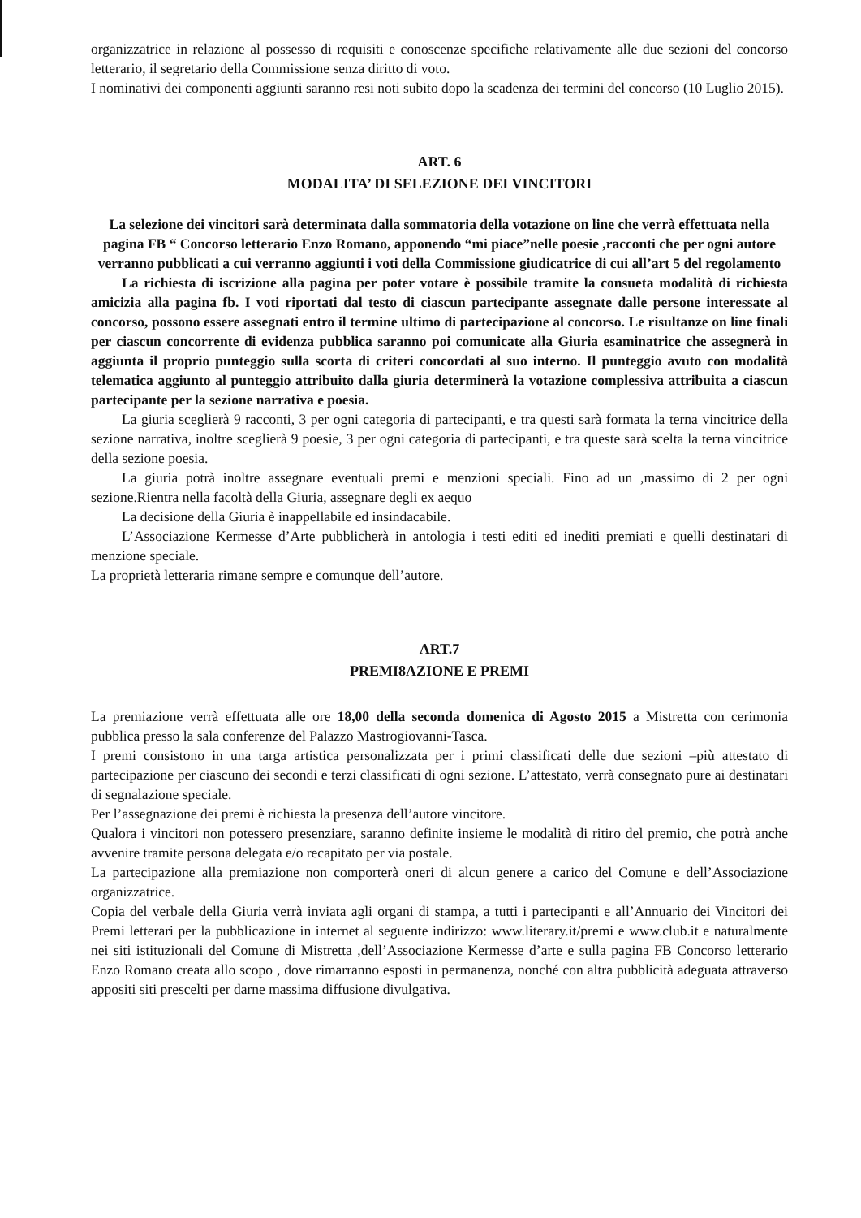organizzatrice in relazione al possesso di requisiti e conoscenze specifiche relativamente alle due sezioni del concorso letterario, il segretario della Commissione senza diritto di voto.
I nominativi dei componenti aggiunti saranno resi noti subito dopo la scadenza dei termini del concorso (10 Luglio 2015).
ART. 6
MODALITA’ DI SELEZIONE DEI VINCITORI
La selezione dei vincitori sarà determinata dalla sommatoria della votazione on line che verrà effettuata nella pagina FB “ Concorso letterario Enzo Romano, apponendo “mi piace”nelle poesie ,racconti che per ogni autore verranno pubblicati a cui verranno aggiunti i voti della Commissione giudicatrice di cui all’art 5 del regolamento
La richiesta di iscrizione alla pagina per poter votare è possibile tramite la consueta modalità di richiesta amicizia alla pagina fb. I voti riportati dal testo di ciascun partecipante assegnate dalle persone interessate al concorso, possono essere assegnati entro il termine ultimo di partecipazione al concorso. Le risultanze on line finali per ciascun concorrente di evidenza pubblica saranno poi comunicate alla Giuria esaminatrice che assegnerà in aggiunta il proprio punteggio sulla scorta di criteri concordati al suo interno. Il punteggio avuto con modalità telematica aggiunto al punteggio attribuito dalla giuria determinerà la votazione complessiva attribuita a ciascun partecipante per la sezione narrativa e poesia.
La giuria sceglierà 9 racconti, 3 per ogni categoria di partecipanti, e tra questi sarà formata la terna vincitrice della sezione narrativa, inoltre sceglierà 9 poesie, 3 per ogni categoria di partecipanti, e tra queste sarà scelta la terna vincitrice della sezione poesia.
La giuria potrà inoltre assegnare eventuali premi e menzioni speciali. Fino ad un ,massimo di 2 per ogni sezione.Rientra nella facoltà della Giuria, assegnare degli ex aequo
La decisione della Giuria è inappellabile ed insindacabile.
L’Associazione Kermesse d’Arte pubblicherà in antologia i testi editi ed inediti premiati e quelli destinatari di menzione speciale.
La proprietà letteraria rimane sempre e comunque dell’autore.
ART.7
PREMI8AZIONE E PREMI
La premiazione verrà effettuata alle ore 18,00 della seconda domenica di Agosto 2015 a Mistretta con cerimonia pubblica presso la sala conferenze del Palazzo Mastrogiovanni-Tasca.
I premi consistono in una targa artistica personalizzata per i primi classificati delle due sezioni –più attestato di partecipazione per ciascuno dei secondi e terzi classificati di ogni sezione. L’attestato, verrà consegnato pure ai destinatari di segnalazione speciale.
Per l’assegnazione dei premi è richiesta la presenza dell’autore vincitore.
Qualora i vincitori non potessero presenziare, saranno definite insieme le modalità di ritiro del premio, che potrà anche avvenire tramite persona delegata e/o recapitato per via postale.
La partecipazione alla premiazione non comporterà oneri di alcun genere a carico del Comune e dell’Associazione organizzatrice.
Copia del verbale della Giuria verrà inviata agli organi di stampa, a tutti i partecipanti e all’Annuario dei Vincitori dei Premi letterari per la pubblicazione in internet al seguente indirizzo: www.literary.it/premi e www.club.it e naturalmente nei siti istituzionali del Comune di Mistretta ,dell’Associazione Kermesse d’arte e sulla pagina FB Concorso letterario Enzo Romano creata allo scopo , dove rimarranno esposti in permanenza, nonché con altra pubblicità adeguata attraverso appositi siti prescelti per darne massima diffusione divulgativa.